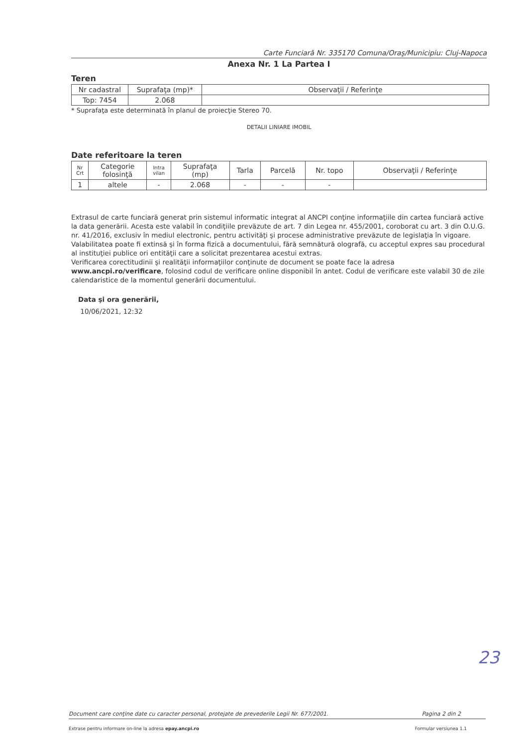Carte Funciară Nr. 335170 Comuna/Oraş/Municipiu: Cluj-Napoca
Anexa Nr. 1 La Partea I
Teren
| Nr cadastral | Suprafaţa (mp)* | Observaţii / Referinţe |
| --- | --- | --- |
| Top: 7454 | 2.068 | |
* Suprafaţa este determinată în planul de proiecţie Stereo 70.
DETALII LINIARE IMOBIL
Date referitoare la teren
| Nr Crt | Categorie folosinţă | Intra vilan | Suprafaţa (mp) | Tarla | Parcelă | Nr. topo | Observaţii / Referinţe |
| --- | --- | --- | --- | --- | --- | --- | --- |
| 1 | altele | - | 2.068 | - | - | - | |
Extrasul de carte funciară generat prin sistemul informatic integrat al ANCPI conţine informaţiile din cartea funciară active la data generării. Acesta este valabil în condiţiile prevăzute de art. 7 din Legea nr. 455/2001, coroborat cu art. 3 din O.U.G. nr. 41/2016, exclusiv în mediul electronic, pentru activităţi şi procese administrative prevăzute de legislaţia în vigoare. Valabilitatea poate fi extinsă şi în forma fizică a documentului, fără semnătură olografă, cu acceptul expres sau procedural al instituţiei publice ori entităţii care a solicitat prezentarea acestui extras.
Verificarea corectitudinii şi realităţii informaţiilor conţinute de document se poate face la adresa www.ancpi.ro/verificare, folosind codul de verificare online disponibil în antet. Codul de verificare este valabil 30 de zile calendaristice de la momentul generării documentului.
Data şi ora generării,
10/06/2021, 12:32
23
Document care conţine date cu caracter personal, protejate de prevederile Legii Nr. 677/2001. Pagina 2 din 2
Extrase pentru informare on-line la adresa epay.ancpi.ro Formular versiunea 1.1